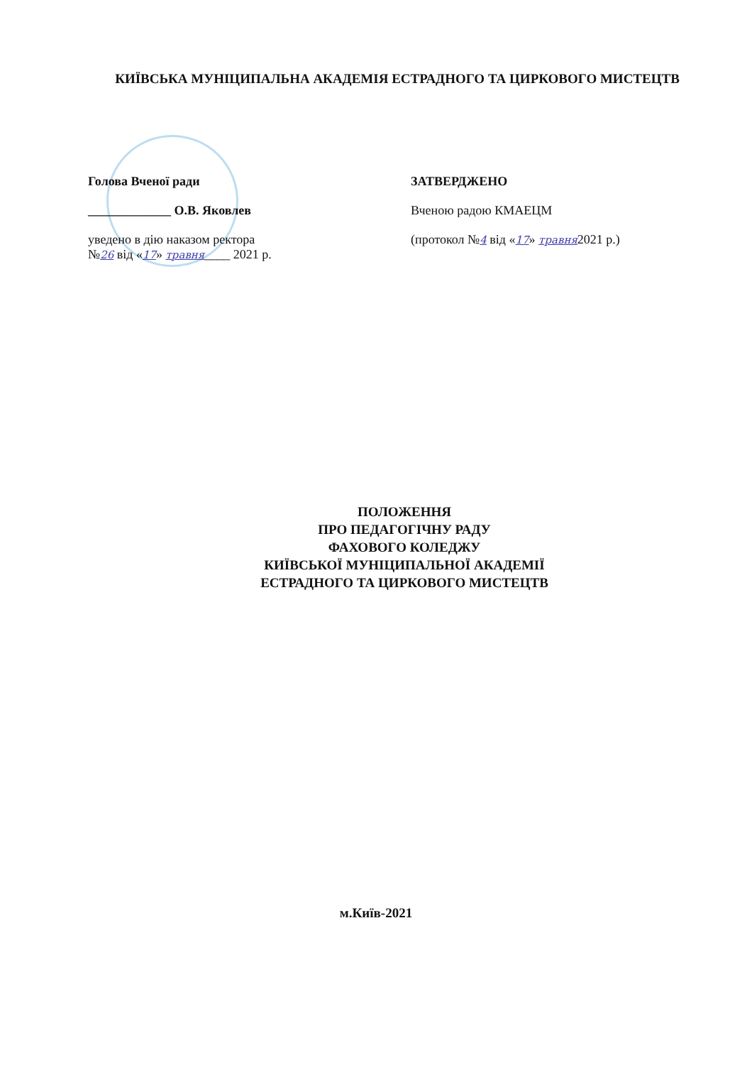КИЇВСЬКА МУНІЦИПАЛЬНА АКАДЕМІЯ ЕСТРАДНОГО ТА ЦИРКОВОГО МИСТЕЦТВ
Голова Вченої ради
_____________ О.В. Яковлев
уведено в дію наказом ректора
№26 від «17» травня____ 2021 р.
ЗАТВЕРДЖЕНО
Вченою радою КМАЕЦМ
(протокол №4 від «17» травня2021 р.)
ПОЛОЖЕННЯ
ПРО ПЕДАГОГІЧНУ РАДУ
ФАХОВОГО КОЛЕДЖУ
КИЇВСЬКОЇ МУНІЦИПАЛЬНОЇ АКАДЕМІЇ
ЕСТРАДНОГО ТА ЦИРКОВОГО МИСТЕЦТВ
м.Київ-2021